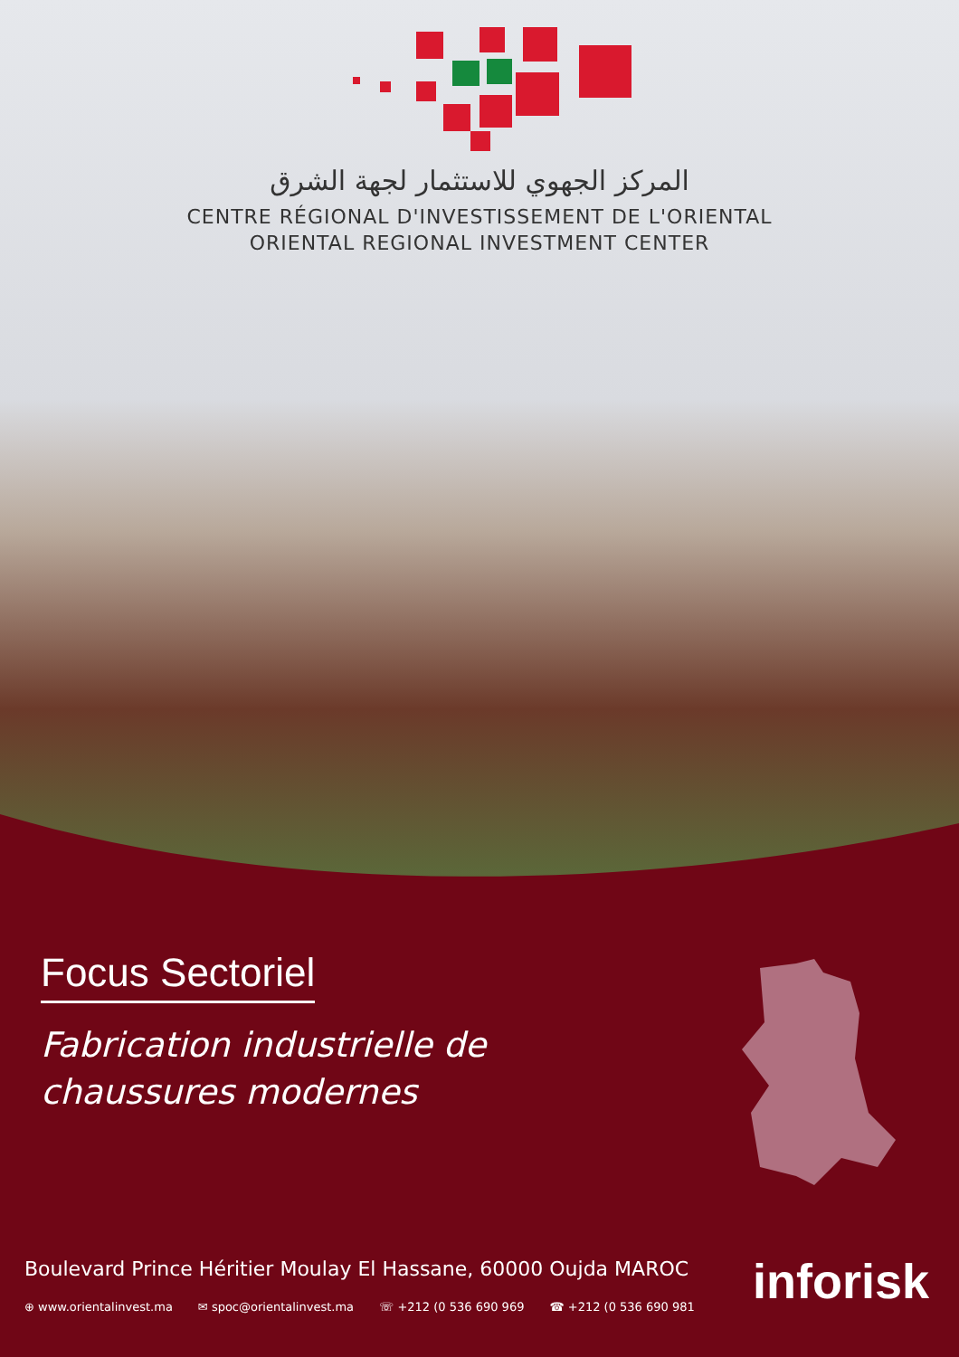المركز الجهوي للاستثمار لجهة الشرق
CENTRE RÉGIONAL D'INVESTISSEMENT DE L'ORIENTAL
ORIENTAL REGIONAL INVESTMENT CENTER
Focus Sectoriel
Fabrication industrielle de
chaussures modernes
Boulevard Prince Héritier Moulay El Hassane, 60000 Oujda MAROC
⊕ www.orientalinvest.ma ✉ spoc@orientalinvest.ma ☏ +212 (0 536 690 969 ☎ +212 (0 536 690 981
inforisk